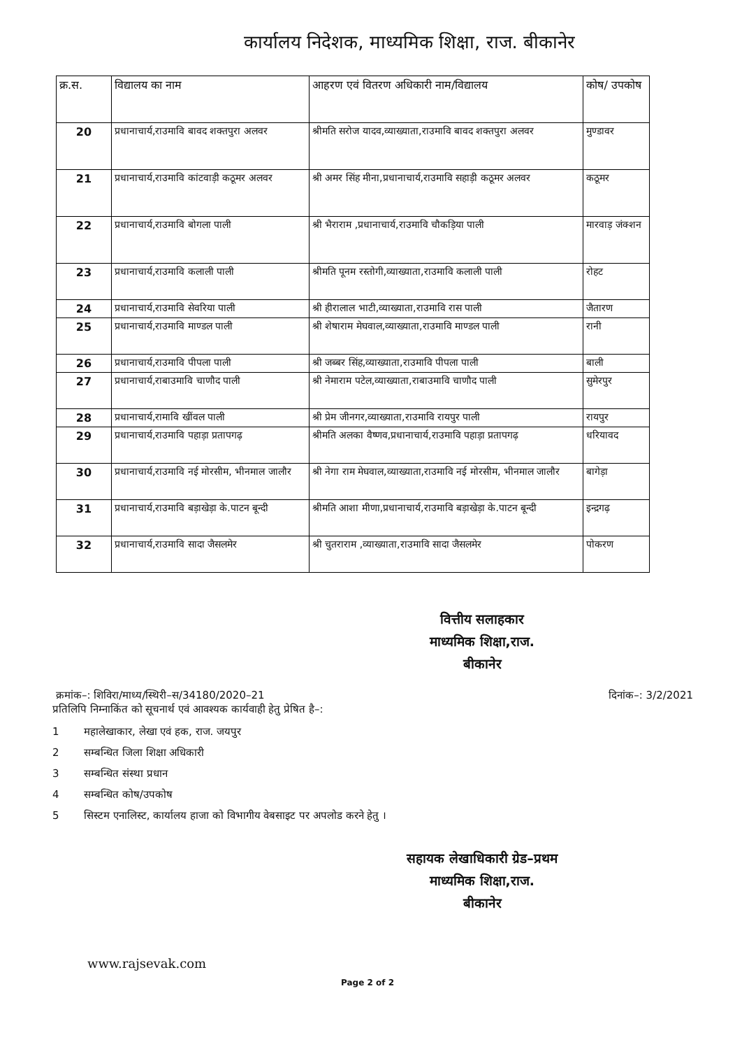कार्यालय निदेशक, माध्यमिक शिक्षा, राज. बीकानेर
| क्र.स. | विद्यालय का नाम | आहरण एवं वितरण अधिकारी नाम/विद्यालय | कोष/ उपकोष |
| --- | --- | --- | --- |
| 20 | प्रधानाचार्य,राउमावि बावद शक्तपुरा अलवर | श्रीमति सरोज यादव,व्याख्याता,राउमावि बावद शक्तपुरा अलवर | मुण्डावर |
| 21 | प्रधानाचार्य,राउमावि कांटवाड़ी कठूमर अलवर | श्री अमर सिंह मीना,प्रधानाचार्य,राउमावि सहाड़ी कठूमर अलवर | कठूमर |
| 22 | प्रधानाचार्य,राउमावि बोगला पाली | श्री भैराराम ,प्रधानाचार्य,राउमावि चौकड़िया पाली | मारवाड़ जंक्शन |
| 23 | प्रधानाचार्य,राउमावि कलाली पाली | श्रीमति पूनम रस्तोगी,व्याख्याता,राउमावि कलाली पाली | रोहट |
| 24 | प्रधानाचार्य,राउमावि सेवरिया पाली | श्री हीरालाल भाटी,व्याख्याता,राउमावि रास पाली | जैतारण |
| 25 | प्रधानाचार्य,राउमावि माण्डल पाली | श्री शेषाराम मेघवाल,व्याख्याता,राउमावि माण्डल पाली | रानी |
| 26 | प्रधानाचार्य,राउमावि पीपला पाली | श्री जब्बर सिंह,व्याख्याता,राउमावि पीपला पाली | बाली |
| 27 | प्रधानाचार्य,राबाउमावि चाणौद पाली | श्री नेमाराम पटेल,व्याख्याता,राबाउमावि चाणौद पाली | सुमेरपुर |
| 28 | प्रधानाचार्य,रामावि खींवल पाली | श्री प्रेम जीनगर,व्याख्याता,राउमावि रायपुर पाली | रायपुर |
| 29 | प्रधानाचार्य,राउमावि पहाड़ा प्रतापगढ़ | श्रीमति अलका वैष्णव,प्रधानाचार्य,राउमावि पहाड़ा प्रतापगढ़ | धरियावद |
| 30 | प्रधानाचार्य,राउमावि नई मोरसीम, भीनमाल जालौर | श्री नेगा राम मेघवाल,व्याख्याता,राउमावि नई मोरसीम, भीनमाल जालौर | बागेड़ा |
| 31 | प्रधानाचार्य,राउमावि बड़ाखेड़ा के.पाटन बून्दी | श्रीमति आशा मीणा,प्रधानाचार्य,राउमावि बड़ाखेड़ा के.पाटन बून्दी | इन्द्रगढ़ |
| 32 | प्रधानाचार्य,राउमावि सादा जैसलमेर | श्री चुतराराम ,व्याख्याता,राउमावि सादा जैसलमेर | पोकरण |
वित्तीय सलाहकार
माध्यमिक शिक्षा,राज.
बीकानेर
क्रमांक–: शिविरा/माध्य/स्थिरी–स/34180/2020–21 दिनांक–: 3/2/2021
प्रतिलिपि निम्नाकिंत को सूचनार्थ एवं आवश्यक कार्यवाही हेतु प्रेषित है–:
1 महालेखाकार, लेखा एवं हक, राज. जयपुर
2 सम्बन्धित जिला शिक्षा अधिकारी
3 सम्बन्धित संस्था प्रधान
4 सम्बन्धित कोष/उपकोष
5 सिस्टम एनालिस्ट, कार्यालय हाजा को विभागीय वेबसाइट पर अपलोड करने हेतु ।
सहायक लेखाधिकारी ग्रेड–प्रथम
माध्यमिक शिक्षा,राज.
बीकानेर
www.rajsevak.com
Page 2 of 2